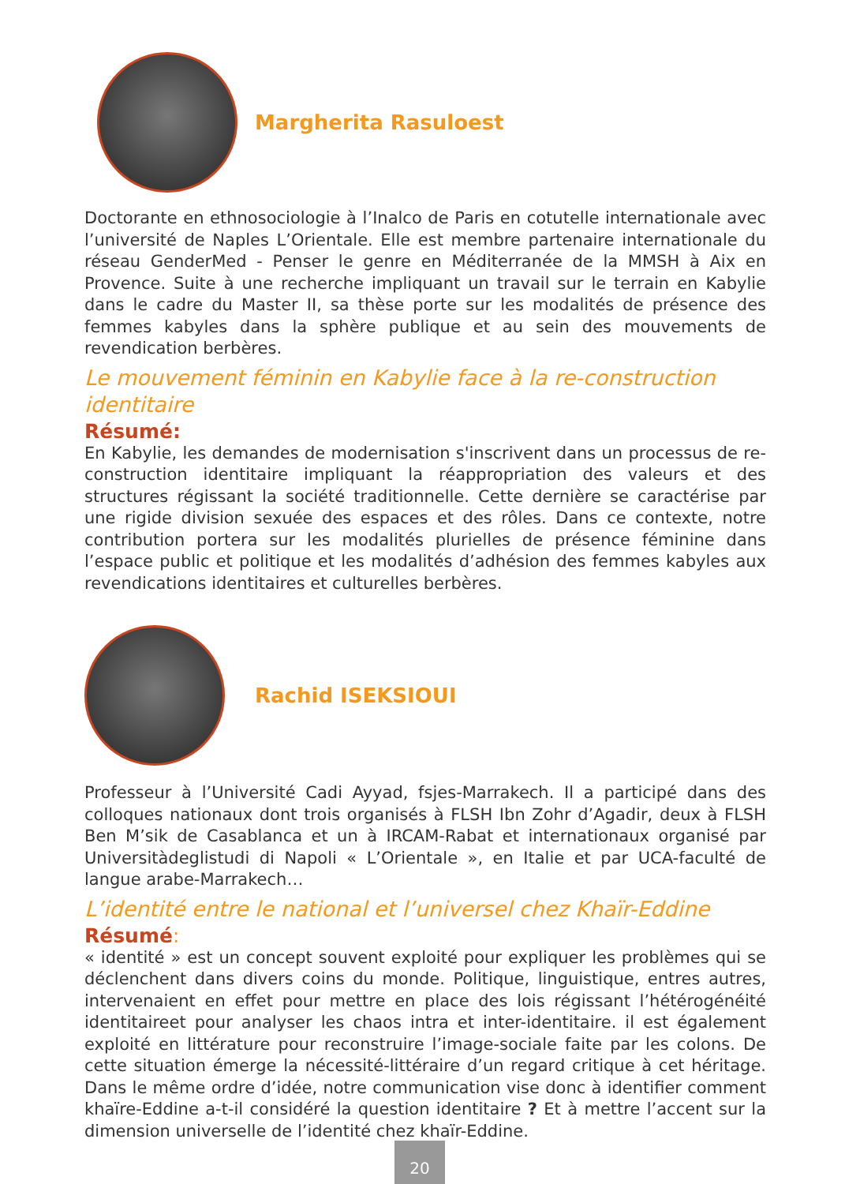Margherita Rasuloest
Doctorante en ethnosociologie à l’Inalco de Paris en cotutelle internationale avec l’université de Naples L’Orientale. Elle est membre partenaire internationale du réseau GenderMed - Penser le genre en Méditerranée de la MMSH à Aix en Provence. Suite à une recherche impliquant un travail sur le terrain en Kabylie dans le cadre du Master II, sa thèse porte sur les modalités de présence des femmes kabyles dans la sphère publique et au sein des mouvements de revendication berbères.
Le mouvement féminin en Kabylie face à la re-construction identitaire
Résumé:
En Kabylie, les demandes de modernisation s'inscrivent dans un processus de re-construction identitaire impliquant la réappropriation des valeurs et des structures régissant la société traditionnelle. Cette dernière se caractérise par une rigide division sexuée des espaces et des rôles. Dans ce contexte, notre contribution portera sur les modalités plurielles de présence féminine dans l’espace public et politique et les modalités d’adhésion des femmes kabyles aux revendications identitaires et culturelles berbères.
Rachid ISEKSIOUI
Professeur à l’Université Cadi Ayyad, fsjes-Marrakech. Il a participé dans des colloques nationaux dont trois organisés à FLSH Ibn Zohr d’Agadir, deux à FLSH Ben M’sik de Casablanca et un à IRCAM-Rabat et internationaux organisé par Universitàdeglistudi di Napoli « L’Orientale », en Italie et par UCA-faculté de langue arabe-Marrakech…
L’identité entre le national et l’universel chez Khaïr-Eddine
Résumé:
« identité » est un concept souvent exploité pour expliquer les problèmes qui se déclenchent dans divers coins du monde. Politique, linguistique, entres autres, intervenaient en effet pour mettre en place des lois régissant l’hétérogénéité identitaireet pour analyser les chaos intra et inter-identitaire. il est également exploité en littérature pour reconstruire l’image-sociale faite par les colons. De cette situation émerge la nécessité-littéraire d’un regard critique à cet héritage. Dans le même ordre d’idée, notre communication vise donc à identifier comment khaïre-Eddine a-t-il considéré la question identitaire ? Et à mettre l’accent sur la dimension universelle de l’identité chez khaïr-Eddine.
20